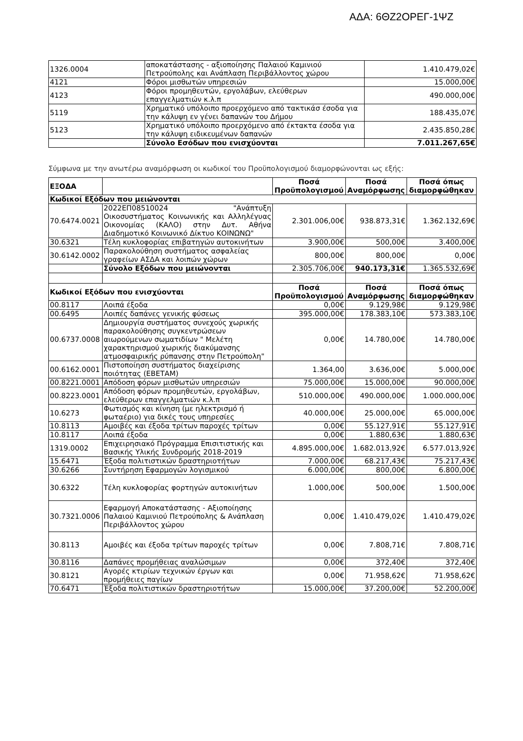ΑΔΑ: 6ΘΖ2ΟΡΕΓ-1ΨΖ
| 1326.0004 | αποκατάστασης - αξιοποίησης Παλαιού Καμινιού Πετρούπολης και Ανάπλαση Περιβάλλοντος χώρου | 1.410.479,02€ |
| 4121 | Φόροι μισθωτών υπηρεσιών | 15.000,00€ |
| 4123 | Φόροι προμηθευτών, εργολάβων, ελεύθερων επαγγελματιών κ.λ.π | 490.000,00€ |
| 5119 | Χρηματικό υπόλοιπο προερχόμενο από τακτικάσ έσοδα για την κάλυψη εν γένει δαπανών του Δήμου | 188.435,07€ |
| 5123 | Χρηματικό υπόλοιπο προερχόμενο από έκτακτα έσοδα για την κάλυψη ειδικευμένων δαπανών | 2.435.850,28€ |
| | Σύνολο Εσόδων που ενισχύονται | 7.011.267,65€ |
Σύμφωνα με την ανωτέρω αναμόρφωση οι κωδικοί του Προϋπολογισμού διαμορφώνονται ως εξής:
| ΕΞΟΔΑ | | Ποσά Προϋπολογισμού | Ποσά Αναμόρφωσης | Ποσά όπως διαμορφώθηκαν |
| Κωδικοί Εξόδων που μειώνονται | | | | |
| 70.6474.0021 | 2022ΕΠ08510024 "Ανάπτυξη Οικοσυστήματος Κοινωνικής και Αλληλέγυας Οικονομίας (ΚΑΛΟ) στην Δυτ. Αθήνα Διαδημοτικό Κοινωνικό Δίκτυο ΚΟΙΝΩΝΩ" | 2.301.006,00€ | 938.873,31€ | 1.362.132,69€ |
| 30.6321 | Τέλη κυκλοφορίας επιβατηγών αυτοκινήτων | 3.900,00€ | 500,00€ | 3.400,00€ |
| 30.6142.0002 | Παρακολούθηση συστήματος ασφαλείας γραφείων ΑΣΔΑ και λοιπών χώρων | 800,00€ | 800,00€ | 0,00€ |
| | Σύνολο Εξόδων που μειώνονται | 2.305.706,00€ | 940.173,31€ | 1.365.532,69€ |
| Κωδικοί Εξόδων που ενισχύονται | | Ποσά Προϋπολογισμού | Ποσά Αναμόρφωσης | Ποσά όπως διαμορφώθηκαν |
| 00.8117 | Λοιπά έξοδα | 0,00€ | 9.129,98€ | 9.129,98€ |
| 00.6495 | Λοιπές δαπάνες γενικής φύσεως | 395.000,00€ | 178.383,10€ | 573.383,10€ |
| 00.6737.0008 | Δημιουργία συστήματος συνεχούς χωρικής παρακολούθησης συγκεντρώσεων αιωρούμενων σωματιδίων " Μελέτη χαρακτηρισμού χωρικής διακύμανσης ατμοσφαιρικής ρύπανσης στην Πετρούπολη" | 0,00€ | 14.780,00€ | 14.780,00€ |
| 00.6162.0001 | Πιστοποίηση συστήματος διαχείρισης ποιότητας (ΕΒΕΤΑΜ) | 1.364,00 | 3.636,00€ | 5.000,00€ |
| 00.8221.0001 | Απόδοση φόρων μισθωτών υπηρεσιών | 75.000,00€ | 15.000,00€ | 90.000,00€ |
| 00.8223.0001 | Απόδοση φόρων προμηθευτών, εργολάβων, ελεύθερων επαγγελματιών κ.λ.π | 510.000,00€ | 490.000,00€ | 1.000.000,00€ |
| 10.6273 | Φωτισμός και κίνηση (με ηλεκτρισμό ή φωταέριο) για δικές τους υπηρεσίες | 40.000,00€ | 25.000,00€ | 65.000,00€ |
| 10.8113 | Αμοιβές και έξοδα τρίτων παροχές τρίτων | 0,00€ | 55.127,91€ | 55.127,91€ |
| 10.8117 | Λοιπά έξοδα | 0,00€ | 1.880,63€ | 1.880,63€ |
| 1319.0002 | Επιχειρησιακό Πρόγραμμα Επισιτιστικής και Βασικής Υλικής Συνδρομής 2018-2019 | 4.895.000,00€ | 1.682.013,92€ | 6.577.013,92€ |
| 15.6471 | Έξοδα πολιτιστικών δραστηριοτήτων | 7.000,00€ | 68.217,43€ | 75.217,43€ |
| 30.6266 | Συντήρηση Εφαρμογών λογισμικού | 6.000,00€ | 800,00€ | 6.800,00€ |
| 30.6322 | Τέλη κυκλοφορίας φορτηγών αυτοκινήτων | 1.000,00€ | 500,00€ | 1.500,00€ |
| 30.7321.0006 | Εφαρμογή Αποκατάστασης - Αξιοποίησης Παλαιού Καμινιού Πετρούπολης & Ανάπλαση Περιβάλλοντος χώρου | 0,00€ | 1.410.479,02€ | 1.410.479,02€ |
| 30.8113 | Αμοιβές και έξοδα τρίτων παροχές τρίτων | 0,00€ | 7.808,71€ | 7.808,71€ |
| 30.8116 | Δαπάνες προμήθειας αναλώσιμων | 0,00€ | 372,40€ | 372,40€ |
| 30.8121 | Αγορές κτιρίων τεχνικών έργων και προμήθειες παγίων | 0,00€ | 71.958,62€ | 71.958,62€ |
| 70.6471 | Έξοδα πολιτιστικών δραστηριοτήτων | 15.000,00€ | 37.200,00€ | 52.200,00€ |